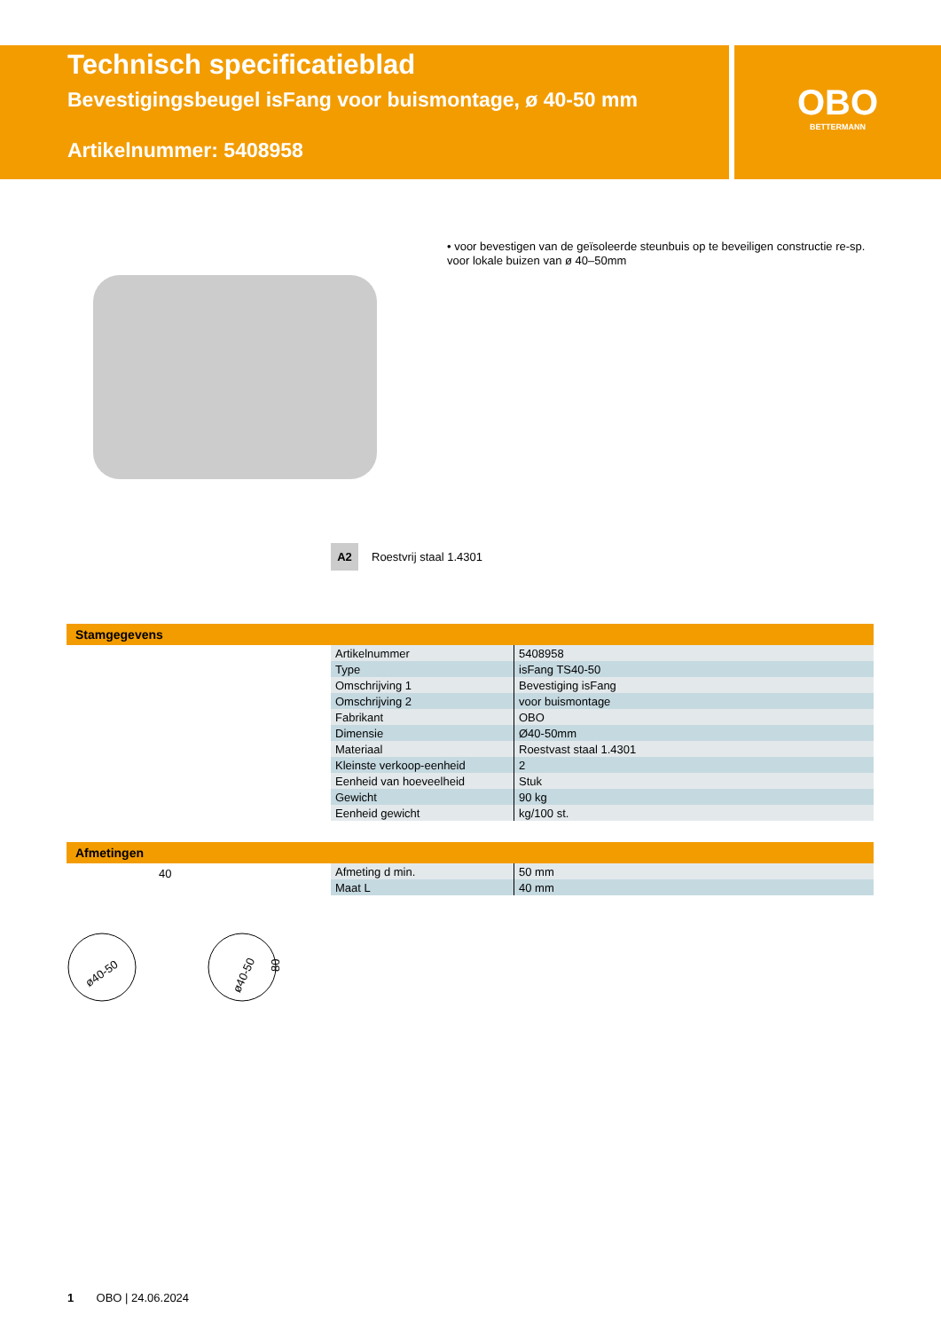Technisch specificatieblad
Bevestigingsbeugel isFang voor buismontage, ø 40-50 mm
Artikelnummer: 5408958
OBO
BETTERMANN
• voor bevestigen van de geïsoleerde steunbuis op te beveiligen constructie re-sp. voor lokale buizen van ø 40–50mm
A2 Roestvrij staal 1.4301
Stamgegevens
| Artikelnummer | 5408958 |
| Type | isFang TS40-50 |
| Omschrijving 1 | Bevestiging isFang |
| Omschrijving 2 | voor buismontage |
| Fabrikant | OBO |
| Dimensie | Ø40-50mm |
| Materiaal | Roestvast staal 1.4301 |
| Kleinste verkoop-eenheid | 2 |
| Eenheid van hoeveelheid | Stuk |
| Gewicht | 90 kg |
| Eenheid gewicht | kg/100 st. |
Afmetingen
40
ø40-50
ø40-50
80
| Afmeting d min. | 50 mm |
| Maat L | 40 mm |
1 OBO | 24.06.2024